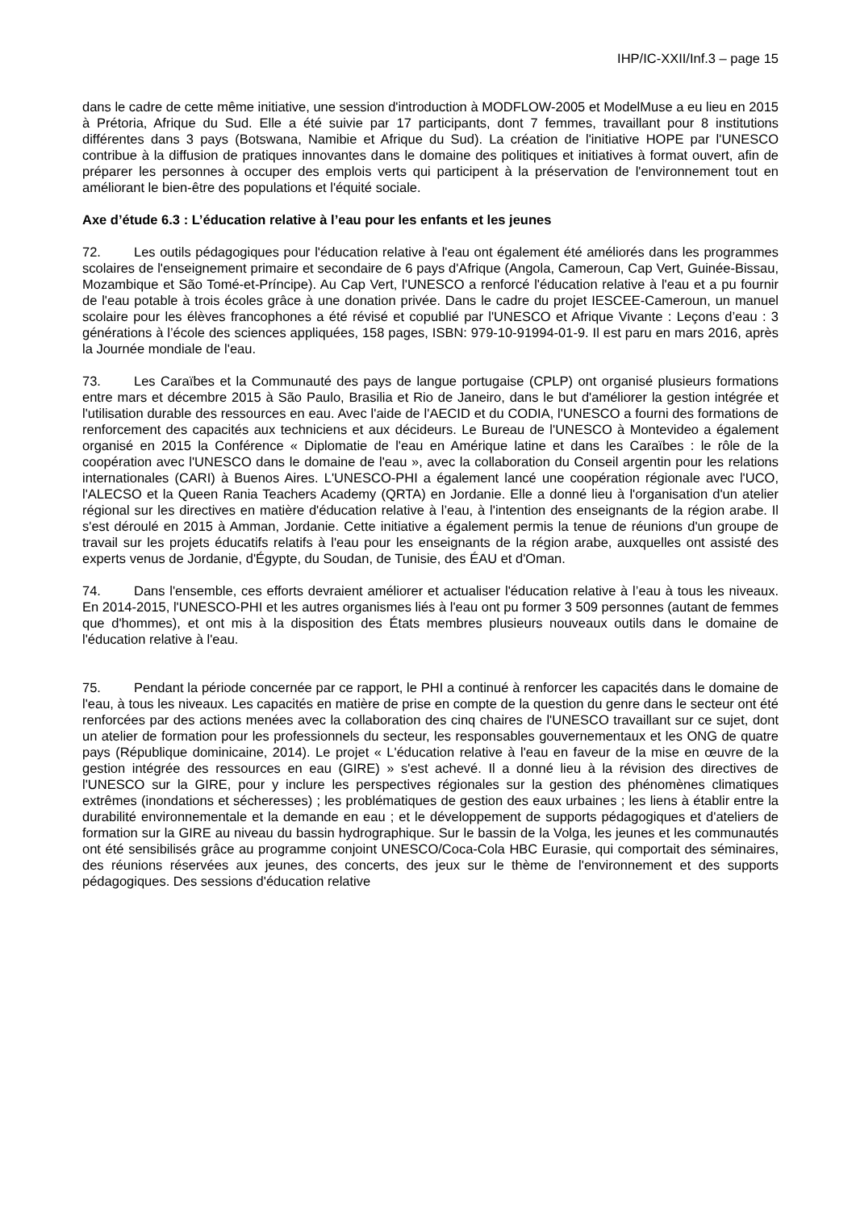IHP/IC-XXII/Inf.3 – page 15
dans le cadre de cette même initiative, une session d'introduction à MODFLOW-2005 et ModelMuse a eu lieu en 2015 à Prétoria, Afrique du Sud. Elle a été suivie par 17 participants, dont 7 femmes, travaillant pour 8 institutions différentes dans 3 pays (Botswana, Namibie et Afrique du Sud). La création de l'initiative HOPE par l'UNESCO contribue à la diffusion de pratiques innovantes dans le domaine des politiques et initiatives à format ouvert, afin de préparer les personnes à occuper des emplois verts qui participent à la préservation de l'environnement tout en améliorant le bien-être des populations et l'équité sociale.
Axe d’étude 6.3 : L’éducation relative à l’eau pour les enfants et les jeunes
72. Les outils pédagogiques pour l'éducation relative à l'eau ont également été améliorés dans les programmes scolaires de l'enseignement primaire et secondaire de 6 pays d'Afrique (Angola, Cameroun, Cap Vert, Guinée-Bissau, Mozambique et São Tomé-et-Príncipe). Au Cap Vert, l'UNESCO a renforcé l'éducation relative à l'eau et a pu fournir de l'eau potable à trois écoles grâce à une donation privée. Dans le cadre du projet IESCEE-Cameroun, un manuel scolaire pour les élèves francophones a été révisé et copublié par l'UNESCO et Afrique Vivante : Leçons d’eau : 3 générations à l’école des sciences appliquées, 158 pages, ISBN: 979-10-91994-01-9. Il est paru en mars 2016, après la Journée mondiale de l'eau.
73. Les Caraïbes et la Communauté des pays de langue portugaise (CPLP) ont organisé plusieurs formations entre mars et décembre 2015 à São Paulo, Brasilia et Rio de Janeiro, dans le but d'améliorer la gestion intégrée et l'utilisation durable des ressources en eau. Avec l'aide de l'AECID et du CODIA, l'UNESCO a fourni des formations de renforcement des capacités aux techniciens et aux décideurs. Le Bureau de l'UNESCO à Montevideo a également organisé en 2015 la Conférence « Diplomatie de l'eau en Amérique latine et dans les Caraïbes : le rôle de la coopération avec l'UNESCO dans le domaine de l'eau », avec la collaboration du Conseil argentin pour les relations internationales (CARI) à Buenos Aires. L'UNESCO-PHI a également lancé une coopération régionale avec l'UCO, l'ALECSO et la Queen Rania Teachers Academy (QRTA) en Jordanie. Elle a donné lieu à l'organisation d'un atelier régional sur les directives en matière d'éducation relative à l’eau, à l'intention des enseignants de la région arabe. Il s'est déroulé en 2015 à Amman, Jordanie. Cette initiative a également permis la tenue de réunions d'un groupe de travail sur les projets éducatifs relatifs à l'eau pour les enseignants de la région arabe, auxquelles ont assisté des experts venus de Jordanie, d'Égypte, du Soudan, de Tunisie, des ÉAU et d'Oman.
74. Dans l'ensemble, ces efforts devraient améliorer et actualiser l'éducation relative à l’eau à tous les niveaux. En 2014-2015, l'UNESCO-PHI et les autres organismes liés à l'eau ont pu former 3 509 personnes (autant de femmes que d'hommes), et ont mis à la disposition des États membres plusieurs nouveaux outils dans le domaine de l'éducation relative à l'eau.
75. Pendant la période concernée par ce rapport, le PHI a continué à renforcer les capacités dans le domaine de l'eau, à tous les niveaux. Les capacités en matière de prise en compte de la question du genre dans le secteur ont été renforcées par des actions menées avec la collaboration des cinq chaires de l'UNESCO travaillant sur ce sujet, dont un atelier de formation pour les professionnels du secteur, les responsables gouvernementaux et les ONG de quatre pays (République dominicaine, 2014). Le projet « L'éducation relative à l'eau en faveur de la mise en œuvre de la gestion intégrée des ressources en eau (GIRE) » s'est achevé. Il a donné lieu à la révision des directives de l'UNESCO sur la GIRE, pour y inclure les perspectives régionales sur la gestion des phénomènes climatiques extrêmes (inondations et sécheresses) ; les problématiques de gestion des eaux urbaines ; les liens à établir entre la durabilité environnementale et la demande en eau ; et le développement de supports pédagogiques et d'ateliers de formation sur la GIRE au niveau du bassin hydrographique. Sur le bassin de la Volga, les jeunes et les communautés ont été sensibilisés grâce au programme conjoint UNESCO/Coca-Cola HBC Eurasie, qui comportait des séminaires, des réunions réservées aux jeunes, des concerts, des jeux sur le thème de l'environnement et des supports pédagogiques. Des sessions d'éducation relative